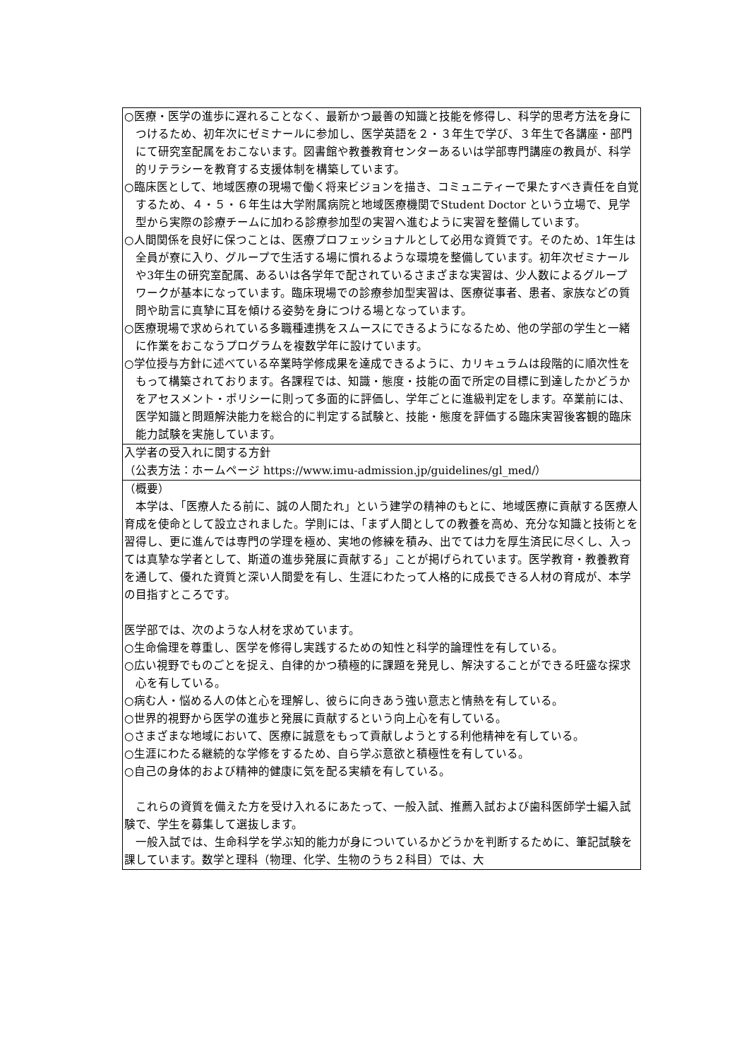| ○医療・医学の進歩に遅れることなく、最新かつ最善の知識と技能を修得し、科学的思考方法を身につけるため、初年次にゼミナールに参加し、医学英語を２・３年生で学び、３年生で各講座・部門にて研究室配属をおこないます。図書館や教養教育センターあるいは学部専門講座の教員が、科学的リテラシーを教育する支援体制を構築しています。 ○臨床医として、地域医療の現場で働く将来ビジョンを描き、コミュニティーで果たすべき責任を自覚するため、４・５・６年生は大学附属病院と地域医療機関でStudent Doctor という立場で、見学型から実際の診療チームに加わる診療参加型の実習へ進むように実習を整備しています。 ○人間関係を良好に保つことは、医療プロフェッショナルとして必用な資質です。そのため、1年生は全員が寮に入り、グループで生活する場に慣れるような環境を整備しています。初年次ゼミナールや3年生の研究室配属、あるいは各学年で配されているさまざまな実習は、少人数によるグループワークが基本になっています。臨床現場での診療参加型実習は、医療従事者、患者、家族などの質問や助言に真摯に耳を傾ける姿勢を身につける場となっています。 ○医療現場で求められている多職種連携をスムースにできるようになるため、他の学部の学生と一緒に作業をおこなうプログラムを複数学年に設けています。 ○学位授与方針に述べている卒業時学修成果を達成できるように、カリキュラムは段階的に順次性をもって構築されております。各課程では、知識・態度・技能の面で所定の目標に到達したかどうかをアセスメント・ポリシーに則って多面的に評価し、学年ごとに進級判定をします。卒業前には、医学知識と問題解決能力を総合的に判定する試験と、技能・態度を評価する臨床実習後客観的臨床能力試験を実施しています。 |
| 入学者の受入れに関する方針 （公表方法：ホームページ https://www.imu-admission.jp/guidelines/gl_med/） |
| （概要） 本学は、「医療人たる前に、誠の人間たれ」という建学の精神のもとに、地域医療に貢献する医療人育成を使命として設立されました。学則には、「まず人間としての教養を高め、充分な知識と技術とを習得し、更に進んでは専門の学理を極め、実地の修練を積み、出でては力を厚生済民に尽くし、入っては真摯な学者として、斯道の進歩発展に貢献する」ことが掲げられています。医学教育・教養教育を通して、優れた資質と深い人間愛を有し、生涯にわたって人格的に成長できる人材の育成が、本学の目指すところです。 医学部では、次のような人材を求めています。 ○生命倫理を尊重し、医学を修得し実践するための知性と科学的論理性を有している。 ○広い視野でものごとを捉え、自律的かつ積極的に課題を発見し、解決することができる旺盛な探求心を有している。 ○病む人・悩める人の体と心を理解し、彼らに向きあう強い意志と情熱を有している。 ○世界的視野から医学の進歩と発展に貢献するという向上心を有している。 ○さまざまな地域において、医療に誠意をもって貢献しようとする利他精神を有している。 ○生涯にわたる継続的な学修をするため、自ら学ぶ意欲と積極性を有している。 ○自己の身体的および精神的健康に気を配る実績を有している。 これらの資質を備えた方を受け入れるにあたって、一般入試、推薦入試および歯科医師学士編入試験で、学生を募集して選抜します。 一般入試では、生命科学を学ぶ知的能力が身についているかどうかを判断するために、筆記試験を課しています。数学と理科（物理、化学、生物のうち２科目）では、大 |